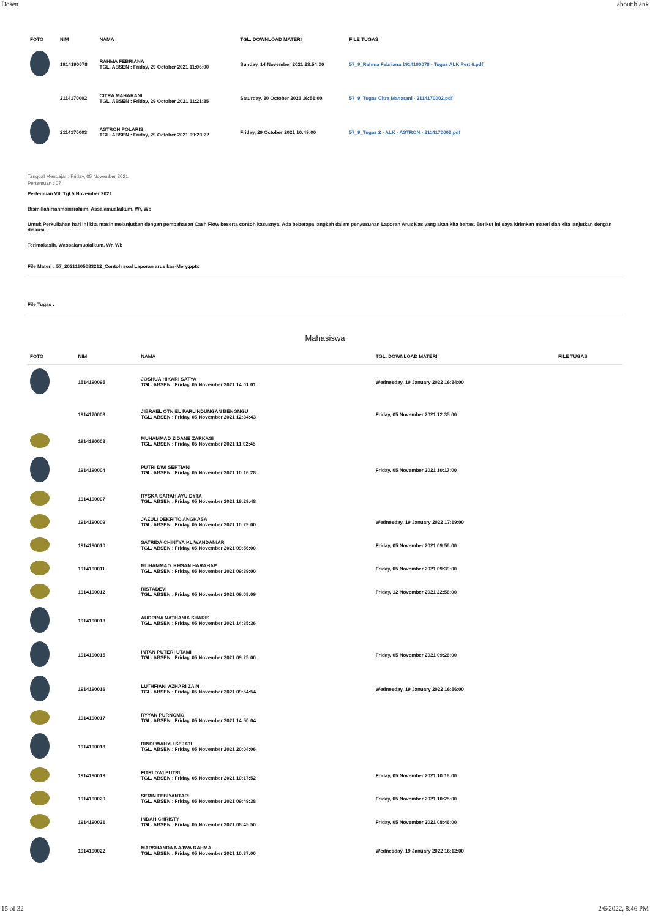Dosen about:blank
| FOTO | NIM | NAMA | TGL. DOWNLOAD MATERI | FILE TUGAS |
| --- | --- | --- | --- | --- |
| | 1914190078 | RAHMA FEBRIANA TGL. ABSEN : Friday, 29 October 2021 11:06:00 | Sunday, 14 November 2021 23:54:00 | 57_9_Rahma Febriana 1914190078 - Tugas ALK Pert 6.pdf |
| | 2114170002 | CITRA MAHARANI TGL. ABSEN : Friday, 29 October 2021 11:21:35 | Saturday, 30 October 2021 16:51:00 | 57_9_Tugas Citra Maharani - 2114170002.pdf |
| | 2114170003 | ASTRON POLARIS TGL. ABSEN : Friday, 29 October 2021 09:23:22 | Friday, 29 October 2021 10:49:00 | 57_9_Tugas 2 - ALK - ASTRON - 2114170003.pdf |
Tanggal Mengajar : Friday, 05 November 2021
Pertemuan : 07
Pertemuan VII, Tgl 5 November 2021
Bismillahirrahmanirrahiim, Assalamualaikum, Wr, Wb
Untuk Perkuliahan hari ini kita masih melanjutkan dengan pembahasan Cash Flow beserta contoh kasusnya. Ada beberapa langkah dalam penyusunan Laporan Arus Kas yang akan kita bahas. Berikut ini saya kirimkan materi dan kita lanjutkan dengan diskusi.
Terimakasih, Wassalamualaikum, Wr, Wb
File Materi : 57_20211105083212_Contoh soal Laporan arus kas-Mery.pptx
File Tugas :
Mahasiswa
| FOTO | NIM | NAMA | TGL. DOWNLOAD MATERI | FILE TUGAS |
| --- | --- | --- | --- | --- |
| | 1514190095 | JOSHUA HIKARI SATYA TGL. ABSEN : Friday, 05 November 2021 14:01:01 | Wednesday, 19 January 2022 16:34:00 | |
| | 1914170008 | JIBRAEL OTNIEL PARLINDUNGAN BENGNGU TGL. ABSEN : Friday, 05 November 2021 12:34:43 | Friday, 05 November 2021 12:35:00 | |
| | 1914190003 | MUHAMMAD ZIDANE ZARKASI TGL. ABSEN : Friday, 05 November 2021 11:02:45 | | |
| | 1914190004 | PUTRI DWI SEPTIANI TGL. ABSEN : Friday, 05 November 2021 10:16:28 | Friday, 05 November 2021 10:17:00 | |
| | 1914190007 | RYSKA SARAH AYU DYTA TGL. ABSEN : Friday, 05 November 2021 19:29:48 | | |
| | 1914190009 | JAZULI DEKRITO ANGKASA TGL. ABSEN : Friday, 05 November 2021 10:29:00 | Wednesday, 19 January 2022 17:19:00 | |
| | 1914190010 | SATRIDA CHINTYA KLIWANDANIAR TGL. ABSEN : Friday, 05 November 2021 09:56:00 | Friday, 05 November 2021 09:56:00 | |
| | 1914190011 | MUHAMMAD IKHSAN HARAHAP TGL. ABSEN : Friday, 05 November 2021 09:39:00 | Friday, 05 November 2021 09:39:00 | |
| | 1914190012 | RISTADEVI TGL. ABSEN : Friday, 05 November 2021 09:08:09 | Friday, 12 November 2021 22:56:00 | |
| | 1914190013 | AUDRINA NATHANIA SHARIS TGL. ABSEN : Friday, 05 November 2021 14:35:36 | | |
| | 1914190015 | INTAN PUTERI UTAMI TGL. ABSEN : Friday, 05 November 2021 09:25:00 | Friday, 05 November 2021 09:26:00 | |
| | 1914190016 | LUTHFIANI AZHARI ZAIN TGL. ABSEN : Friday, 05 November 2021 09:54:54 | Wednesday, 19 January 2022 16:56:00 | |
| | 1914190017 | RYYAN PURNOMO TGL. ABSEN : Friday, 05 November 2021 14:50:04 | | |
| | 1914190018 | RINDI WAHYU SEJATI TGL. ABSEN : Friday, 05 November 2021 20:04:06 | | |
| | 1914190019 | FITRI DWI PUTRI TGL. ABSEN : Friday, 05 November 2021 10:17:52 | Friday, 05 November 2021 10:18:00 | |
| | 1914190020 | SERIN FEBIYANTARI TGL. ABSEN : Friday, 05 November 2021 09:49:38 | Friday, 05 November 2021 10:25:00 | |
| | 1914190021 | INDAH CHRISTY TGL. ABSEN : Friday, 05 November 2021 08:45:50 | Friday, 05 November 2021 08:46:00 | |
| | 1914190022 | MARSHANDA NAJWA RAHMA TGL. ABSEN : Friday, 05 November 2021 10:37:00 | Wednesday, 19 January 2022 16:12:00 | |
15 of 32 2/6/2022, 8:46 PM